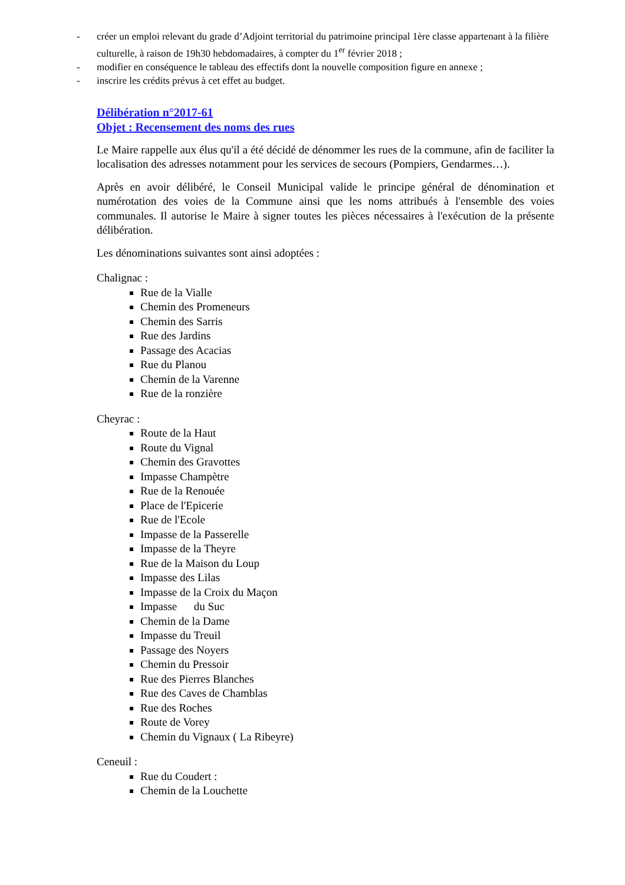- créer un emploi relevant du grade d’Adjoint territorial du patrimoine principal 1ère classe appartenant à la filière culturelle, à raison de 19h30 hebdomadaires, à compter du 1<sup>er</sup> février 2018 ;
- modifier en conséquence le tableau des effectifs dont la nouvelle composition figure en annexe ;
- inscrire les crédits prévus à cet effet au budget.
Délibération n°2017-61
Objet : Recensement des noms des rues
Le Maire rappelle aux élus qu'il a été décidé de dénommer les rues de la commune, afin de faciliter la localisation des adresses notamment pour les services de secours (Pompiers, Gendarmes…).
Après en avoir délibéré, le Conseil Municipal valide le principe général de dénomination et numérotation des voies de la Commune ainsi que les noms attribués à l'ensemble des voies communales. Il autorise le Maire à signer toutes les pièces nécessaires à l'exécution de la présente délibération.
Les dénominations suivantes sont ainsi adoptées :
Chalignac :
Rue de la Vialle
Chemin des Promeneurs
Chemin des Sarris
Rue des Jardins
Passage des Acacias
Rue du Planou
Chemin de la Varenne
Rue de la ronzière
Cheyrac :
Route de la Haut
Route du Vignal
Chemin des Gravottes
Impasse Champètre
Rue de la Renouée
Place de l'Epicerie
Rue de l'Ecole
Impasse de la Passerelle
Impasse de la Theyre
Rue de la Maison du Loup
Impasse des Lilas
Impasse de la Croix du Maçon
Impasse du Suc
Chemin de la Dame
Impasse du Treuil
Passage des Noyers
Chemin du Pressoir
Rue des Pierres Blanches
Rue des Caves de Chamblas
Rue des Roches
Route de Vorey
Chemin du Vignaux ( La Ribeyre)
Ceneuil :
Rue du Coudert :
Chemin de la Louchette